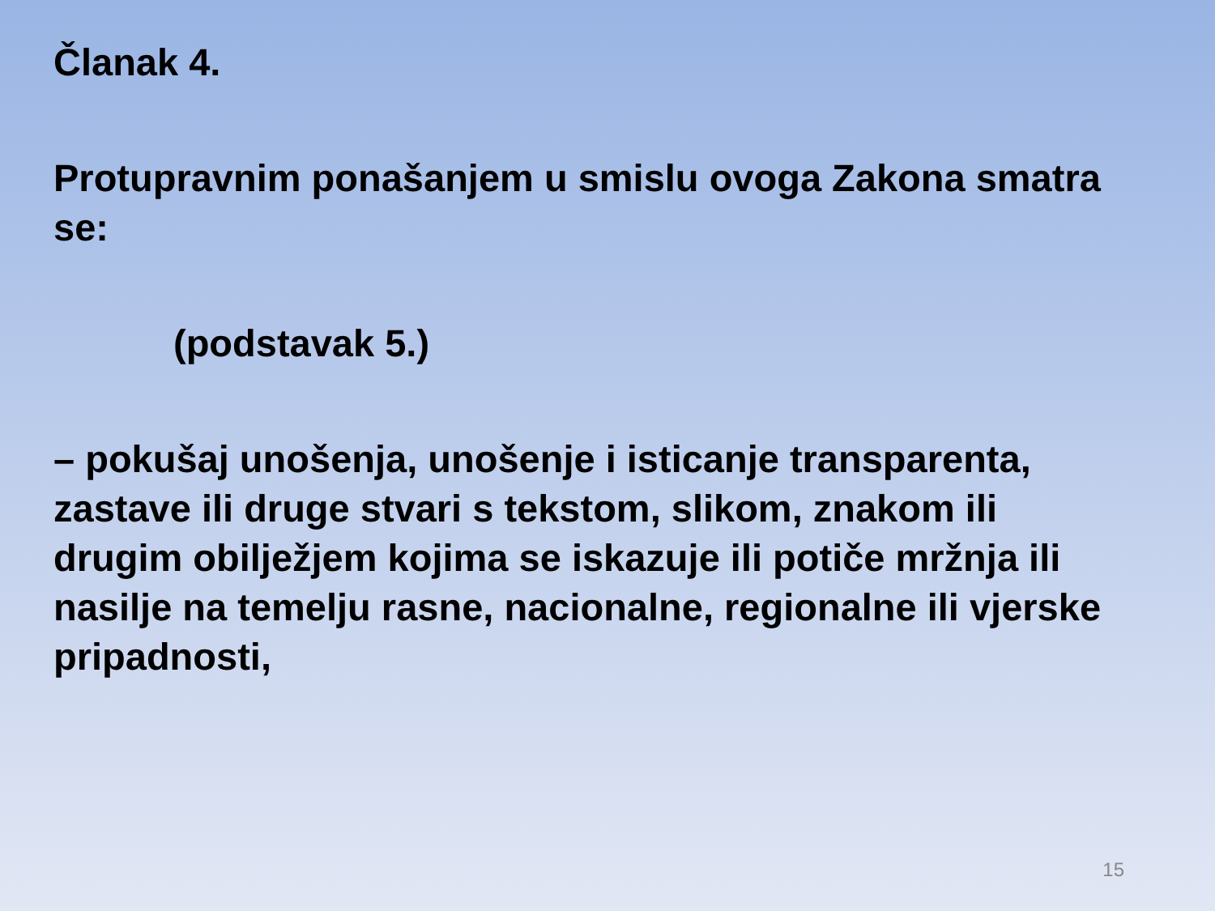Članak 4.
Protupravnim ponašanjem u smislu ovoga Zakona smatra se:
(podstavak 5.)
– pokušaj unošenja, unošenje i isticanje transparenta, zastave ili druge stvari s tekstom, slikom, znakom ili drugim obilježjem kojima se iskazuje ili potiče mržnja ili nasilje na temelju rasne, nacionalne, regionalne ili vjerske pripadnosti,
15